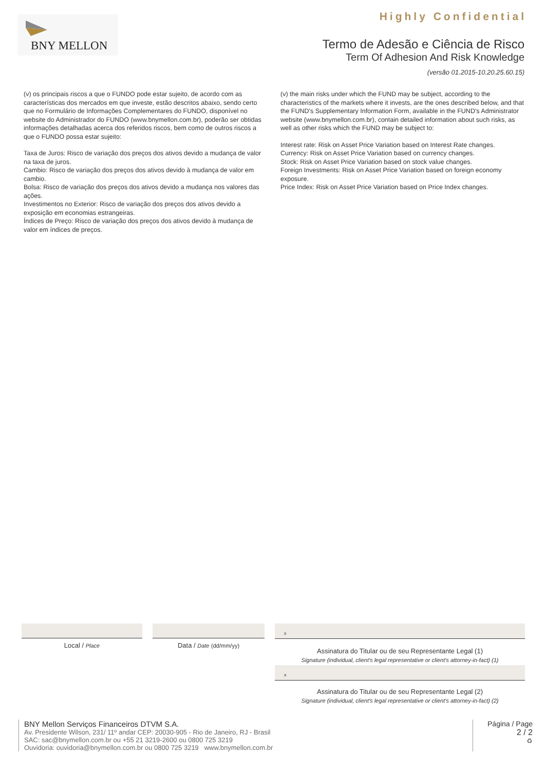Highly Confidential BNY MELLON
Termo de Adesão e Ciência de Risco
Term Of Adhesion And Risk Knowledge
(versão 01.2015-10.20.25.60.15)
(v) os principais riscos a que o FUNDO pode estar sujeito, de acordo com as características dos mercados em que investe, estão descritos abaixo, sendo certo que no Formulário de Informações Complementares do FUNDO, disponível no website do Administrador do FUNDO (www.bnymellon.com.br), poderão ser obtidas informações detalhadas acerca dos referidos riscos, bem como de outros riscos a que o FUNDO possa estar sujeito:
Taxa de Juros: Risco de variação dos preços dos ativos devido a mudança de valor na taxa de juros.
Cambio: Risco de variação dos preços dos ativos devido à mudança de valor em cambio.
Bolsa: Risco de variação dos preços dos ativos devido a mudança nos valores das ações.
Investimentos no Exterior: Risco de variação dos preços dos ativos devido a exposição em economias estrangeiras.
Índices de Preço: Risco de variação dos preços dos ativos devido à mudança de valor em índices de preços.
(v) the main risks under which the FUND may be subject, according to the characteristics of the markets where it invests, are the ones described below, and that the FUND's Supplementary Information Form, available in the FUND's Administrator website (www.bnymellon.com.br), contain detailed information about such risks, as well as other risks which the FUND may be subject to:
Interest rate: Risk on Asset Price Variation based on Interest Rate changes.
Currency: Risk on Asset Price Variation based on currency changes.
Stock: Risk on Asset Price Variation based on stock value changes.
Foreign Investments: Risk on Asset Price Variation based on foreign economy exposure.
Price Index: Risk on Asset Price Variation based on Price Index changes.
Local / Place
Data / Date (dd/mm/yy)
x
Assinatura do Titular ou de seu Representante Legal (1)
Signature (individual, client's legal representative or client's attorney-in-fact) (1)
x
Assinatura do Titular ou de seu Representante Legal (2)
Signature (individual, client's legal representative or client's attorney-in-fact) (2)
BNY Mellon Serviços Financeiros DTVM S.A.
Av. Presidente Wilson, 231/ 11º andar CEP: 20030-905 - Rio de Janeiro, RJ - Brasil
SAC: sac@bnymellon.com.br ou +55 21 3219-2600 ou 0800 725 3219
Ouvidoria: ouvidoria@bnymellon.com.br ou 0800 725 3219 www.bnymellon.com.br
Página / Page
2 / 2
♻